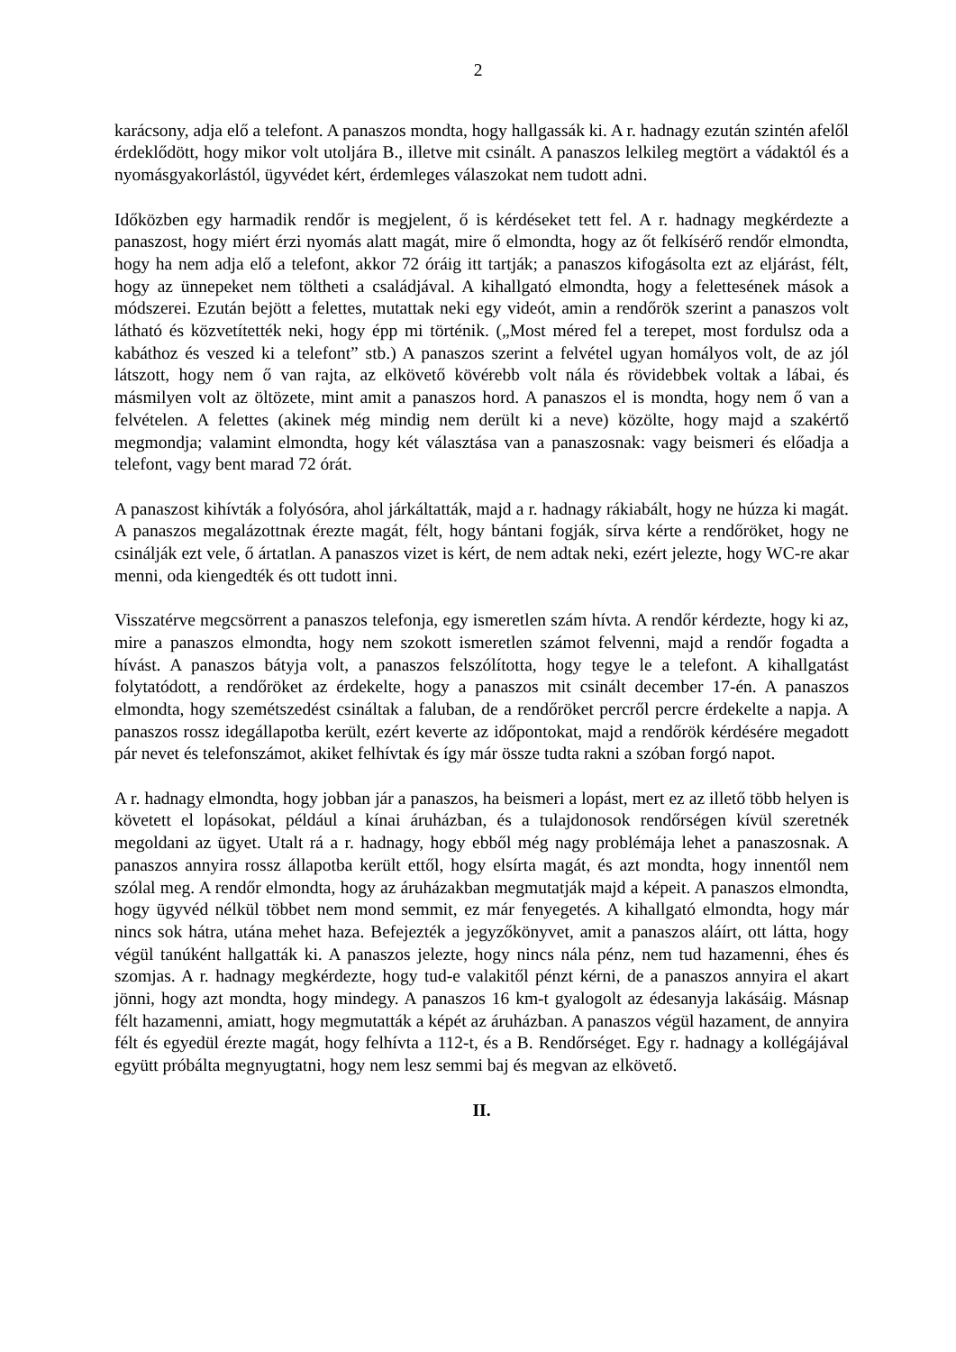2
karácsony, adja elő a telefont. A panaszos mondta, hogy hallgassák ki. A r. hadnagy ezután szintén afelől érdeklődött, hogy mikor volt utoljára B., illetve mit csinált. A panaszos lelkileg megtört a vádaktól és a nyomásgyakorlástól, ügyvédet kért, érdemleges válaszokat nem tudott adni.
Időközben egy harmadik rendőr is megjelent, ő is kérdéseket tett fel. A r. hadnagy megkérdezte a panaszost, hogy miért érzi nyomás alatt magát, mire ő elmondta, hogy az őt felkísérő rendőr elmondta, hogy ha nem adja elő a telefont, akkor 72 óráig itt tartják; a panaszos kifogásolta ezt az eljárást, félt, hogy az ünnepeket nem töltheti a családjával. A kihallgató elmondta, hogy a felettesének mások a módszerei. Ezután bejött a felettes, mutattak neki egy videót, amin a rendőrök szerint a panaszos volt látható és közvetítették neki, hogy épp mi történik. („Most méred fel a terepet, most fordulsz oda a kabáthoz és veszed ki a telefont” stb.) A panaszos szerint a felvétel ugyan homályos volt, de az jól látszott, hogy nem ő van rajta, az elkövető kövérebb volt nála és rövidebbek voltak a lábai, és másmilyen volt az öltözete, mint amit a panaszos hord. A panaszos el is mondta, hogy nem ő van a felvételen. A felettes (akinek még mindig nem derült ki a neve) közölte, hogy majd a szakértő megmondja; valamint elmondta, hogy két választása van a panaszosnak: vagy beismeri és előadja a telefont, vagy bent marad 72 órát.
A panaszost kihívták a folyósóra, ahol járkáltatták, majd a r. hadnagy rákiabált, hogy ne húzza ki magát. A panaszos megalázottnak érezte magát, félt, hogy bántani fogják, sírva kérte a rendőröket, hogy ne csinálják ezt vele, ő ártatlan. A panaszos vizet is kért, de nem adtak neki, ezért jelezte, hogy WC-re akar menni, oda kiengedték és ott tudott inni.
Visszatérve megcsörrent a panaszos telefonja, egy ismeretlen szám hívta. A rendőr kérdezte, hogy ki az, mire a panaszos elmondta, hogy nem szokott ismeretlen számot felvenni, majd a rendőr fogadta a hívást. A panaszos bátyja volt, a panaszos felszólította, hogy tegye le a telefont. A kihallgatást folytatódott, a rendőröket az érdekelte, hogy a panaszos mit csinált december 17-én. A panaszos elmondta, hogy szemétszedést csináltak a faluban, de a rendőröket percről percre érdekelte a napja. A panaszos rossz idegállapotba került, ezért keverte az időpontokat, majd a rendőrök kérdésére megadott pár nevet és telefonszámot, akiket felhívtak és így már össze tudta rakni a szóban forgó napot.
A r. hadnagy elmondta, hogy jobban jár a panaszos, ha beismeri a lopást, mert ez az illető több helyen is követett el lopásokat, például a kínai áruházban, és a tulajdonosok rendőrségen kívül szeretnék megoldani az ügyet. Utalt rá a r. hadnagy, hogy ebből még nagy problémája lehet a panaszosnak. A panaszos annyira rossz állapotba került ettől, hogy elsírta magát, és azt mondta, hogy innentől nem szólal meg. A rendőr elmondta, hogy az áruházakban megmutatják majd a képeit. A panaszos elmondta, hogy ügyvéd nélkül többet nem mond semmit, ez már fenyegetés. A kihallgató elmondta, hogy már nincs sok hátra, utána mehet haza. Befejezték a jegyzőkönyvet, amit a panaszos aláírt, ott látta, hogy végül tanúként hallgatták ki. A panaszos jelezte, hogy nincs nála pénz, nem tud hazamenni, éhes és szomjas. A r. hadnagy megkérdezte, hogy tud-e valakitől pénzt kérni, de a panaszos annyira el akart jönni, hogy azt mondta, hogy mindegy. A panaszos 16 km-t gyalogolt az édesanyja lakásáig. Másnap félt hazamenni, amiatt, hogy megmutatták a képét az áruházban. A panaszos végül hazament, de annyira félt és egyedül érezte magát, hogy felhívta a 112-t, és a B. Rendőrséget. Egy r. hadnagy a kollégájával együtt próbálta megnyugtatni, hogy nem lesz semmi baj és megvan az elkövető.
II.